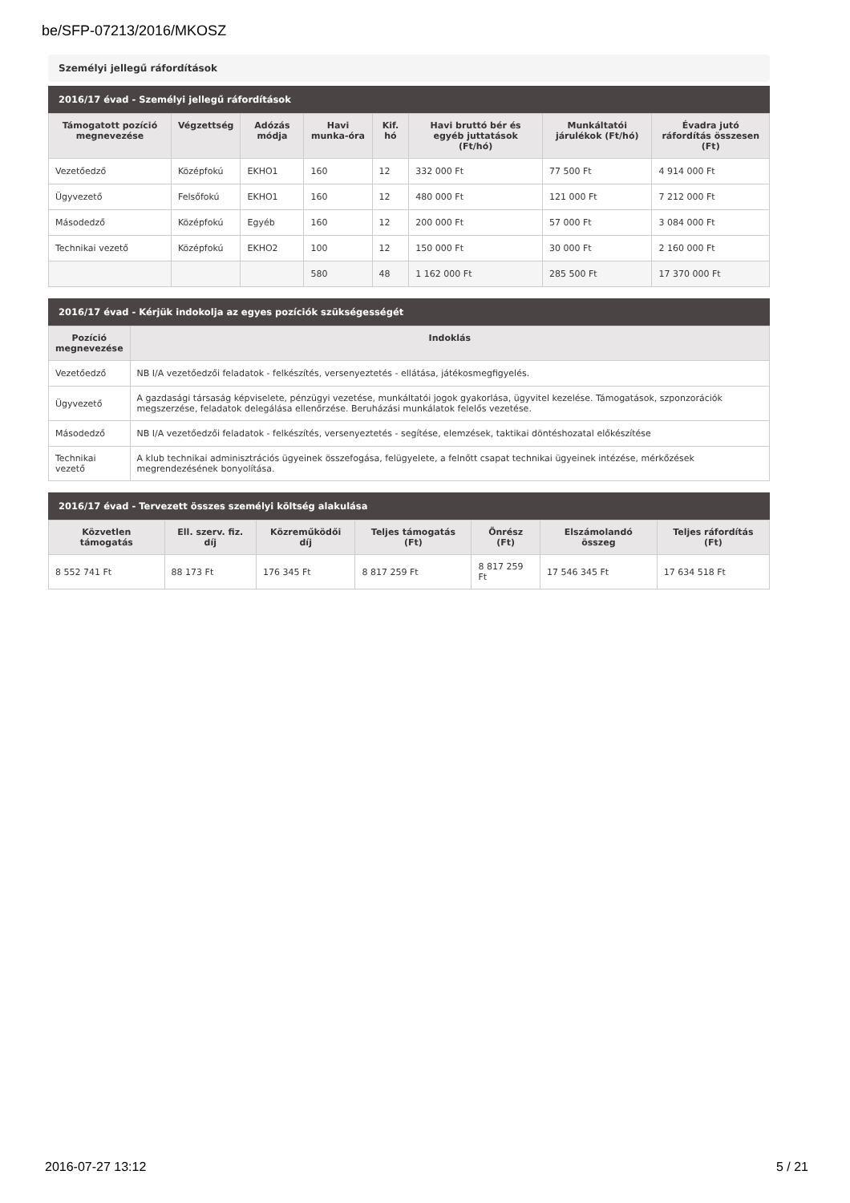be/SFP-07213/2016/MKOSZ
Személyi jellegű ráfordítások
2016/17 évad - Személyi jellegű ráfordítások
| Támogatott pozíció megnevezése | Végzettség | Adózás módja | Havi munka-óra | Kif. hó | Havi bruttó bér és egyéb juttatások (Ft/hó) | Munkáltatói járulékok (Ft/hó) | Évadra jutó ráfordítás összesen (Ft) |
| --- | --- | --- | --- | --- | --- | --- | --- |
| Vezetőedző | Középfokú | EKHO1 | 160 | 12 | 332 000 Ft | 77 500 Ft | 4 914 000 Ft |
| Ügyvezető | Felsőfokú | EKHO1 | 160 | 12 | 480 000 Ft | 121 000 Ft | 7 212 000 Ft |
| Másodedző | Középfokú | Egyéb | 160 | 12 | 200 000 Ft | 57 000 Ft | 3 084 000 Ft |
| Technikai vezető | Középfokú | EKHO2 | 100 | 12 | 150 000 Ft | 30 000 Ft | 2 160 000 Ft |
| | | | 580 | 48 | 1 162 000 Ft | 285 500 Ft | 17 370 000 Ft |
2016/17 évad - Kérjük indokolja az egyes pozíciók szükségességét
| Pozíció megnevezése | Indoklás |
| --- | --- |
| Vezetőedző | NB I/A vezetőedzői feladatok - felkészítés, versenyeztetés - ellátása, játékosmegfigyelés. |
| Ügyvezető | A gazdasági társaság képviselete, pénzügyi vezetése, munkáltatói jogok gyakorlása, ügyvitel kezelése. Támogatások, szponzorációk megszerzése, feladatok delegálása ellenőrzése. Beruházási munkálatok felelős vezetése. |
| Másodedző | NB I/A vezetőedzői feladatok - felkészítés, versenyeztetés - segítése, elemzések, taktikai döntéshozatal előkészítése |
| Technikai vezető | A klub technikai adminisztrációs ügyeinek összefogása, felügyelete, a felnőtt csapat technikai ügyeinek intézése, mérkőzések megrendezésének bonyolítása. |
2016/17 évad - Tervezett összes személyi költség alakulása
| Közvetlen támogatás | Ell. szerv. fiz. díj | Közreműködői díj | Teljes támogatás (Ft) | Önrész (Ft) | Elszámolandó összeg | Teljes ráfordítás (Ft) |
| --- | --- | --- | --- | --- | --- | --- |
| 8 552 741 Ft | 88 173 Ft | 176 345 Ft | 8 817 259 Ft | 8 817 259 Ft | 17 546 345 Ft | 17 634 518 Ft |
2016-07-27 13:12 5 / 21